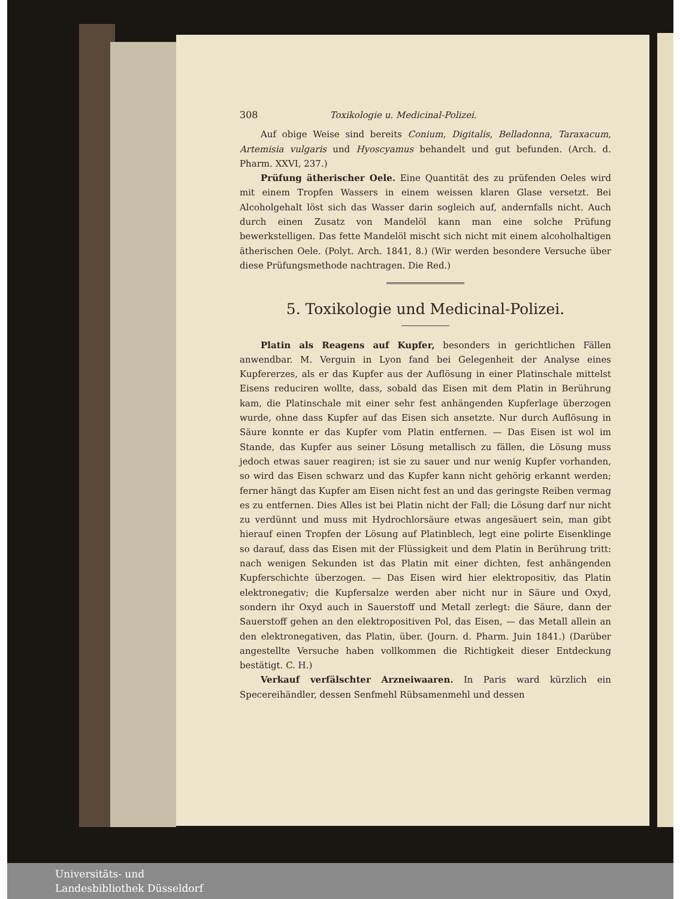308 Toxikologie u. Medicinal-Polizei.
Auf obige Weise sind bereits Conium, Digitalis, Belladonna, Taraxacum, Artemisia vulgaris und Hyoscyamus behandelt und gut befunden. (Arch. d. Pharm. XXVI, 237.)
Prüfung ätherischer Oele. Eine Quantität des zu prüfenden Oeles wird mit einem Tropfen Wassers in einem weissen klaren Glase versetzt. Bei Alcoholgehalt löst sich das Wasser darin sogleich auf, andernfalls nicht. Auch durch einen Zusatz von Mandelöl kann man eine solche Prüfung bewerkstelligen. Das fette Mandelöl mischt sich nicht mit einem alcoholhaltigen ätherischen Oele. (Polyt. Arch. 1841, 8.) (Wir werden besondere Versuche über diese Prüfungsmethode nachtragen. Die Red.)
5. Toxikologie und Medicinal-Polizei.
Platin als Reagens auf Kupfer, besonders in gerichtlichen Fällen anwendbar. M. Verguin in Lyon fand bei Gelegenheit der Analyse eines Kupfererzes, als er das Kupfer aus der Auflösung in einer Platinschale mittelst Eisens reduciren wollte, dass, sobald das Eisen mit dem Platin in Berührung kam, die Platinschale mit einer sehr fest anhängenden Kupferlage überzogen wurde, ohne dass Kupfer auf das Eisen sich ansetzte. Nur durch Auflösung in Säure konnte er das Kupfer vom Platin entfernen. — Das Eisen ist wol im Stande, das Kupfer aus seiner Lösung metallisch zu fällen, die Lösung muss jedoch etwas sauer reagiren; ist sie zu sauer und nur wenig Kupfer vorhanden, so wird das Eisen schwarz und das Kupfer kann nicht gehörig erkannt werden; ferner hängt das Kupfer am Eisen nicht fest an und das geringste Reiben vermag es zu entfernen. Dies Alles ist bei Platin nicht der Fall; die Lösung darf nur nicht zu verdünnt und muss mit Hydrochlorsäure etwas angesäuert sein, man gibt hierauf einen Tropfen der Lösung auf Platinblech, legt eine polirte Eisenklinge so darauf, dass das Eisen mit der Flüssigkeit und dem Platin in Berührung tritt: nach wenigen Sekunden ist das Platin mit einer dichten, fest anhängenden Kupferschichte überzogen. — Das Eisen wird hier elektropositiv, das Platin elektronegativ; die Kupfersalze werden aber nicht nur in Säure und Oxyd, sondern ihr Oxyd auch in Sauerstoff und Metall zerlegt: die Säure, dann der Sauerstoff gehen an den elektropositiven Pol, das Eisen, — das Metall allein an den elektronegativen, das Platin, über. (Journ. d. Pharm. Juin 1841.) (Darüber angestellte Versuche haben vollkommen die Richtigkeit dieser Entdeckung bestätigt. C. H.)
Verkauf verfälschter Arzneiwaaren. In Paris ward kürzlich ein Specereihändler, dessen Senfmehl Rübsamenmehl und dessen
Universitäts- und
Landesbibliothek Düsseldorf